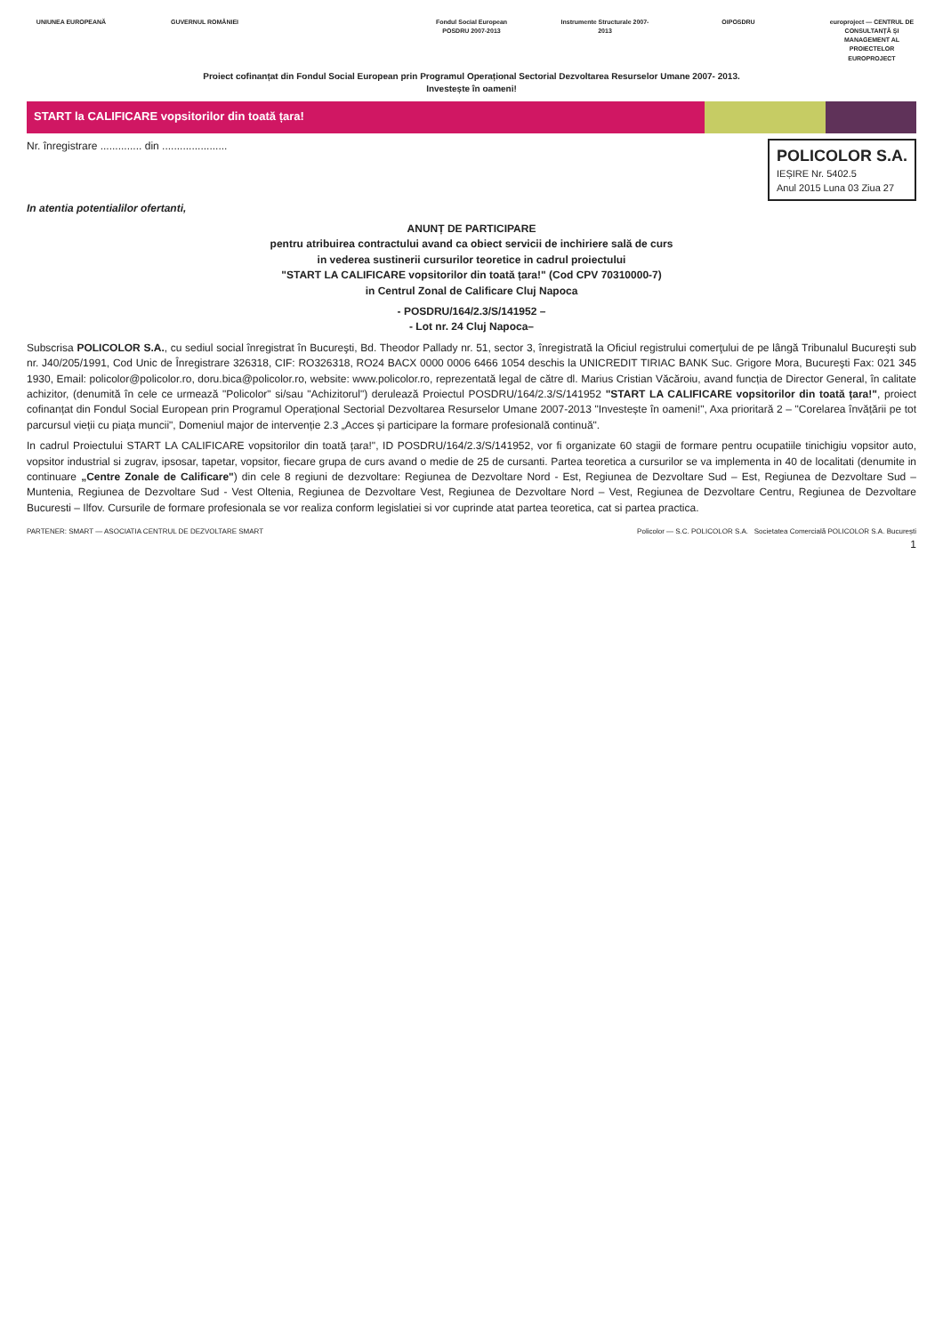UNIUNEA EUROPEANĂ GUVERNUL ROMÂNIEI Fondul Social European POSDRU 2007-2013
Instrumente Structurale 2007-2013
OIPOSDRU europroject — CENTRUL DE CONSULTANȚĂ ȘI MANAGEMENT AL PROIECTELOR EUROPROJECT
Proiect cofinanțat din Fondul Social European prin Programul Operațional Sectorial Dezvoltarea Resurselor Umane 2007- 2013.
Investește în oameni!
START la CALIFICARE vopsitorilor din toată țara!
POLICOLOR S.A. IEȘIRE Nr. 5402.5
Anul 2015 Luna 03 Ziua 27
Nr. înregistrare .............. din ......................
In atentia potentialilor ofertanti,
ANUNȚ DE PARTICIPARE
pentru atribuirea contractului avand ca obiect servicii de inchiriere sală de curs
in vederea sustinerii cursurilor teoretice in cadrul proiectului
"START LA CALIFICARE vopsitorilor din toată țara!" (Cod CPV 70310000-7)
in Centrul Zonal de Calificare Cluj Napoca
- POSDRU/164/2.3/S/141952 –
- Lot nr. 24 Cluj Napoca–
Subscrisa POLICOLOR S.A., cu sediul social înregistrat în Bucureşti, Bd. Theodor Pallady nr. 51, sector 3, înregistrată la Oficiul registrului comerţului de pe lângă Tribunalul Bucureşti sub nr. J40/205/1991, Cod Unic de Înregistrare 326318, CIF: RO326318, RO24 BACX 0000 0006 6466 1054 deschis la UNICREDIT TIRIAC BANK Suc. Grigore Mora, Bucureşti Fax: 021 345 1930, Email: policolor@policolor.ro, doru.bica@policolor.ro, website: www.policolor.ro, reprezentată legal de către dl. Marius Cristian Văcăroiu, avand funcția de Director General, în calitate achizitor, (denumită în cele ce urmează "Policolor" si/sau "Achizitorul") derulează Proiectul POSDRU/164/2.3/S/141952 "START LA CALIFICARE vopsitorilor din toată țara!", proiect cofinanțat din Fondul Social European prin Programul Operațional Sectorial Dezvoltarea Resurselor Umane 2007-2013 "Investește în oameni!", Axa prioritară 2 – "Corelarea învățării pe tot parcursul vieții cu piața muncii", Domeniul major de intervenție 2.3 „Acces și participare la formare profesională continuă".
In cadrul Proiectului START LA CALIFICARE vopsitorilor din toată țara!", ID POSDRU/164/2.3/S/141952, vor fi organizate 60 stagii de formare pentru ocupatiile tinichigiu vopsitor auto, vopsitor industrial si zugrav, ipsosar, tapetar, vopsitor, fiecare grupa de curs avand o medie de 25 de cursanti. Partea teoretica a cursurilor se va implementa in 40 de localitati (denumite in continuare „Centre Zonale de Calificare") din cele 8 regiuni de dezvoltare: Regiunea de Dezvoltare Nord - Est, Regiunea de Dezvoltare Sud – Est, Regiunea de Dezvoltare Sud – Muntenia, Regiunea de Dezvoltare Sud - Vest Oltenia, Regiunea de Dezvoltare Vest, Regiunea de Dezvoltare Nord – Vest, Regiunea de Dezvoltare Centru, Regiunea de Dezvoltare Bucuresti – Ilfov. Cursurile de formare profesionala se vor realiza conform legislatiei si vor cuprinde atat partea teoretica, cat si partea practica.
PARTENER: SMART — ASOCIATIA CENTRUL DE DEZVOLTARE SMART
Policolor — S.C. POLICOLOR S.A. Societatea Comercială POLICOLOR S.A. București
1